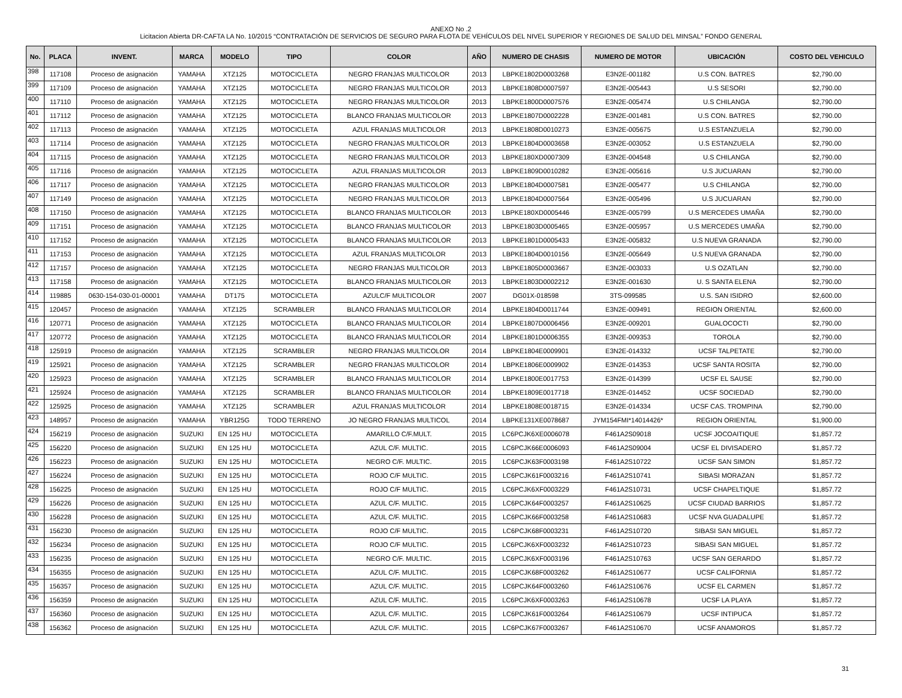ANEXO No .2
Licitacion Abierta DR-CAFTA LA No. 10/2015 “CONTRATACIÓN DE SERVICIOS DE SEGURO PARA FLOTA DE VEHÍCULOS DEL NIVEL SUPERIOR Y REGIONES DE SALUD DEL MINSAL” FONDO GENERAL
| No. | PLACA | INVENT. | MARCA | MODELO | TIPO | COLOR | AÑO | NUMERO DE CHASIS | NUMERO DE MOTOR | UBICACIÓN | COSTO DEL VEHICULO |
| --- | --- | --- | --- | --- | --- | --- | --- | --- | --- | --- | --- |
| 398 | 117108 | Proceso de asignación | YAMAHA | XTZ125 | MOTOCICLETA | NEGRO FRANJAS MULTICOLOR | 2013 | LBPKE1802D0003268 | E3N2E-001182 | U.S CON. BATRES | $2,790.00 |
| 399 | 117109 | Proceso de asignación | YAMAHA | XTZ125 | MOTOCICLETA | NEGRO FRANJAS MULTICOLOR | 2013 | LBPKE1808D0007597 | E3N2E-005443 | U.S SESORI | $2,790.00 |
| 400 | 117110 | Proceso de asignación | YAMAHA | XTZ125 | MOTOCICLETA | NEGRO FRANJAS MULTICOLOR | 2013 | LBPKE1800D0007576 | E3N2E-005474 | U.S CHILANGA | $2,790.00 |
| 401 | 117112 | Proceso de asignación | YAMAHA | XTZ125 | MOTOCICLETA | BLANCO FRANJAS MULTICOLOR | 2013 | LBPKE1807D0002228 | E3N2E-001481 | U.S CON. BATRES | $2,790.00 |
| 402 | 117113 | Proceso de asignación | YAMAHA | XTZ125 | MOTOCICLETA | AZUL FRANJAS MULTICOLOR | 2013 | LBPKE1808D0010273 | E3N2E-005675 | U.S ESTANZUELA | $2,790.00 |
| 403 | 117114 | Proceso de asignación | YAMAHA | XTZ125 | MOTOCICLETA | NEGRO FRANJAS MULTICOLOR | 2013 | LBPKE1804D0003658 | E3N2E-003052 | U.S ESTANZUELA | $2,790.00 |
| 404 | 117115 | Proceso de asignación | YAMAHA | XTZ125 | MOTOCICLETA | NEGRO FRANJAS MULTICOLOR | 2013 | LBPKE180XD0007309 | E3N2E-004548 | U.S CHILANGA | $2,790.00 |
| 405 | 117116 | Proceso de asignación | YAMAHA | XTZ125 | MOTOCICLETA | AZUL FRANJAS MULTICOLOR | 2013 | LBPKE1809D0010282 | E3N2E-005616 | U.S JUCUARAN | $2,790.00 |
| 406 | 117117 | Proceso de asignación | YAMAHA | XTZ125 | MOTOCICLETA | NEGRO FRANJAS MULTICOLOR | 2013 | LBPKE1804D0007581 | E3N2E-005477 | U.S CHILANGA | $2,790.00 |
| 407 | 117149 | Proceso de asignación | YAMAHA | XTZ125 | MOTOCICLETA | NEGRO FRANJAS MULTICOLOR | 2013 | LBPKE1804D0007564 | E3N2E-005496 | U.S JUCUARAN | $2,790.00 |
| 408 | 117150 | Proceso de asignación | YAMAHA | XTZ125 | MOTOCICLETA | BLANCO FRANJAS MULTICOLOR | 2013 | LBPKE180XD0005446 | E3N2E-005799 | U.S MERCEDES UMAÑA | $2,790.00 |
| 409 | 117151 | Proceso de asignación | YAMAHA | XTZ125 | MOTOCICLETA | BLANCO FRANJAS MULTICOLOR | 2013 | LBPKE1803D0005465 | E3N2E-005957 | U.S MERCEDES UMAÑA | $2,790.00 |
| 410 | 117152 | Proceso de asignación | YAMAHA | XTZ125 | MOTOCICLETA | BLANCO FRANJAS MULTICOLOR | 2013 | LBPKE1801D0005433 | E3N2E-005832 | U.S NUEVA GRANADA | $2,790.00 |
| 411 | 117153 | Proceso de asignación | YAMAHA | XTZ125 | MOTOCICLETA | AZUL FRANJAS MULTICOLOR | 2013 | LBPKE1804D0010156 | E3N2E-005649 | U.S NUEVA GRANADA | $2,790.00 |
| 412 | 117157 | Proceso de asignación | YAMAHA | XTZ125 | MOTOCICLETA | NEGRO FRANJAS MULTICOLOR | 2013 | LBPKE1805D0003667 | E3N2E-003033 | U.S OZATLAN | $2,790.00 |
| 413 | 117158 | Proceso de asignación | YAMAHA | XTZ125 | MOTOCICLETA | BLANCO FRANJAS MULTICOLOR | 2013 | LBPKE1803D0002212 | E3N2E-001630 | U. S SANTA ELENA | $2,790.00 |
| 414 | 119885 | 0630-154-030-01-00001 | YAMAHA | DT175 | MOTOCICLETA | AZULC/F MULTICOLOR | 2007 | DG01X-018598 | 3TS-099585 | U.S. SAN ISIDRO | $2,600.00 |
| 415 | 120457 | Proceso de asignación | YAMAHA | XTZ125 | SCRAMBLER | BLANCO FRANJAS MULTICOLOR | 2014 | LBPKE1804D0011744 | E3N2E-009491 | REGION ORIENTAL | $2,600.00 |
| 416 | 120771 | Proceso de asignación | YAMAHA | XTZ125 | MOTOCICLETA | BLANCO FRANJAS MULTICOLOR | 2014 | LBPKE1807D0006456 | E3N2E-009201 | GUALOCOCTI | $2,790.00 |
| 417 | 120772 | Proceso de asignación | YAMAHA | XTZ125 | MOTOCICLETA | BLANCO FRANJAS MULTICOLOR | 2014 | LBPKE1801D0006355 | E3N2E-009353 | TOROLA | $2,790.00 |
| 418 | 125919 | Proceso de asignación | YAMAHA | XTZ125 | SCRAMBLER | NEGRO FRANJAS MULTICOLOR | 2014 | LBPKE1804E0009901 | E3N2E-014332 | UCSF TALPETATE | $2,790.00 |
| 419 | 125921 | Proceso de asignación | YAMAHA | XTZ125 | SCRAMBLER | NEGRO FRANJAS MULTICOLOR | 2014 | LBPKE1806E0009902 | E3N2E-014353 | UCSF SANTA ROSITA | $2,790.00 |
| 420 | 125923 | Proceso de asignación | YAMAHA | XTZ125 | SCRAMBLER | BLANCO FRANJAS MULTICOLOR | 2014 | LBPKE1800E0017753 | E3N2E-014399 | UCSF EL SAUSE | $2,790.00 |
| 421 | 125924 | Proceso de asignación | YAMAHA | XTZ125 | SCRAMBLER | BLANCO FRANJAS MULTICOLOR | 2014 | LBPKE1809E0017718 | E3N2E-014452 | UCSF SOCIEDAD | $2,790.00 |
| 422 | 125925 | Proceso de asignación | YAMAHA | XTZ125 | SCRAMBLER | AZUL FRANJAS MULTICOLOR | 2014 | LBPKE1808E0018715 | E3N2E-014334 | UCSF CAS. TROMPINA | $2,790.00 |
| 423 | 148957 | Proceso de asignación | YAMAHA | YBR125G | TODO TERRENO | JO NEGRO FRANJAS MULTICOL | 2014 | LBPKE131XE0078687 | JYM154FMI*14014426* | REGION ORIENTAL | $1,900.00 |
| 424 | 156219 | Proceso de asignación | SUZUKI | EN 125 HU | MOTOCICLETA | AMARILLO C/F.MULT. | 2015 | LC6PCJK6XE0006078 | F461A2S09018 | UCSF JOCOAITIQUE | $1,857.72 |
| 425 | 156220 | Proceso de asignación | SUZUKI | EN 125 HU | MOTOCICLETA | AZUL C/F. MULTIC. | 2015 | LC6PCJK66E0006093 | F461A2S09004 | UCSF EL DIVISADERO | $1,857.72 |
| 426 | 156223 | Proceso de asignación | SUZUKI | EN 125 HU | MOTOCICLETA | NEGRO C/F. MULTIC. | 2015 | LC6PCJK63F0003198 | F461A2S10722 | UCSF SAN SIMON | $1,857.72 |
| 427 | 156224 | Proceso de asignación | SUZUKI | EN 125 HU | MOTOCICLETA | ROJO C/F MULTIC. | 2015 | LC6PCJK61F0003216 | F461A2S10741 | SIBASI MORAZAN | $1,857.72 |
| 428 | 156225 | Proceso de asignación | SUZUKI | EN 125 HU | MOTOCICLETA | ROJO C/F MULTIC. | 2015 | LC6PCJK6XF0003229 | F461A2S10731 | UCSF CHAPELTIQUE | $1,857.72 |
| 429 | 156226 | Proceso de asignación | SUZUKI | EN 125 HU | MOTOCICLETA | AZUL C/F. MULTIC. | 2015 | LC6PCJK64F0003257 | F461A2S10625 | UCSF CIUDAD BARRIOS | $1,857.72 |
| 430 | 156228 | Proceso de asignación | SUZUKI | EN 125 HU | MOTOCICLETA | AZUL C/F. MULTIC. | 2015 | LC6PCJK66F0003258 | F461A2S10683 | UCSF NVA GUADALUPE | $1,857.72 |
| 431 | 156230 | Proceso de asignación | SUZUKI | EN 125 HU | MOTOCICLETA | ROJO C/F MULTIC. | 2015 | LC6PCJK68F0003231 | F461A2S10720 | SIBASI SAN MIGUEL | $1,857.72 |
| 432 | 156234 | Proceso de asignación | SUZUKI | EN 125 HU | MOTOCICLETA | ROJO C/F MULTIC. | 2015 | LC6PCJK6XF0003232 | F461A2S10723 | SIBASI SAN MIGUEL | $1,857.72 |
| 433 | 156235 | Proceso de asignación | SUZUKI | EN 125 HU | MOTOCICLETA | NEGRO C/F. MULTIC. | 2015 | LC6PCJK6XF0003196 | F461A2S10763 | UCSF SAN GERARDO | $1,857.72 |
| 434 | 156355 | Proceso de asignación | SUZUKI | EN 125 HU | MOTOCICLETA | AZUL C/F. MULTIC. | 2015 | LC6PCJK68F0003262 | F461A2S10677 | UCSF CALIFORNIA | $1,857.72 |
| 435 | 156357 | Proceso de asignación | SUZUKI | EN 125 HU | MOTOCICLETA | AZUL C/F. MULTIC. | 2015 | LC6PCJK64F0003260 | F461A2S10676 | UCSF EL CARMEN | $1,857.72 |
| 436 | 156359 | Proceso de asignación | SUZUKI | EN 125 HU | MOTOCICLETA | AZUL C/F. MULTIC. | 2015 | LC6PCJK6XF0003263 | F461A2S10678 | UCSF LA PLAYA | $1,857.72 |
| 437 | 156360 | Proceso de asignación | SUZUKI | EN 125 HU | MOTOCICLETA | AZUL C/F. MULTIC. | 2015 | LC6PCJK61F0003264 | F461A2S10679 | UCSF INTIPUCA | $1,857.72 |
| 438 | 156362 | Proceso de asignación | SUZUKI | EN 125 HU | MOTOCICLETA | AZUL C/F. MULTIC. | 2015 | LC6PCJK67F0003267 | F461A2S10670 | UCSF ANAMOROS | $1,857.72 |
31